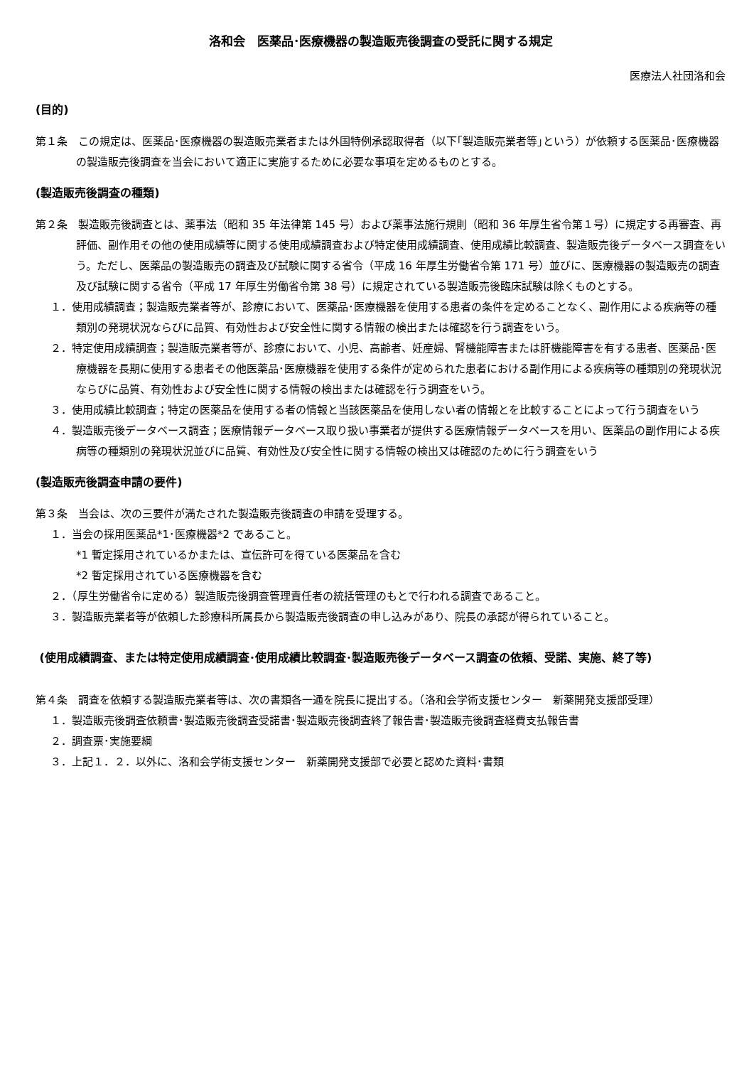洛和会　医薬品･医療機器の製造販売後調査の受託に関する規定
医療法人社団洛和会
(目的)
第１条　この規定は、医薬品･医療機器の製造販売業者または外国特例承認取得者（以下｢製造販売業者等｣という）が依頼する医薬品･医療機器の製造販売後調査を当会において適正に実施するために必要な事項を定めるものとする。
(製造販売後調査の種類)
第２条　製造販売後調査とは、薬事法（昭和 35 年法律第 145 号）および薬事法施行規則（昭和 36 年厚生省令第１号）に規定する再審査、再評価、副作用その他の使用成績等に関する使用成績調査および特定使用成績調査、使用成績比較調査、製造販売後データベース調査をいう。ただし、医薬品の製造販売の調査及び試験に関する省令（平成 16 年厚生労働省令第 171 号）並びに、医療機器の製造販売の調査及び試験に関する省令（平成 17 年厚生労働省令第 38 号）に規定されている製造販売後臨床試験は除くものとする。
１．使用成績調査；製造販売業者等が、診療において、医薬品･医療機器を使用する患者の条件を定めることなく、副作用による疾病等の種類別の発現状況ならびに品質、有効性および安全性に関する情報の検出または確認を行う調査をいう。
２．特定使用成績調査；製造販売業者等が、診療において、小児、高齢者、妊産婦、腎機能障害または肝機能障害を有する患者、医薬品･医療機器を長期に使用する患者その他医薬品･医療機器を使用する条件が定められた患者における副作用による疾病等の種類別の発現状況ならびに品質、有効性および安全性に関する情報の検出または確認を行う調査をいう。
３．使用成績比較調査；特定の医薬品を使用する者の情報と当該医薬品を使用しない者の情報とを比較することによって行う調査をいう
４．製造販売後データベース調査；医療情報データベース取り扱い事業者が提供する医療情報データベースを用い、医薬品の副作用による疾病等の種類別の発現状況並びに品質、有効性及び安全性に関する情報の検出又は確認のために行う調査をいう
(製造販売後調査申請の要件)
第３条　当会は、次の三要件が満たされた製造販売後調査の申請を受理する。
１．当会の採用医薬品*1･医療機器*2 であること。
*1 暫定採用されているかまたは、宣伝許可を得ている医薬品を含む
*2 暫定採用されている医療機器を含む
２．（厚生労働省令に定める）製造販売後調査管理責任者の統括管理のもとで行われる調査であること。
３．製造販売業者等が依頼した診療科所属長から製造販売後調査の申し込みがあり、院長の承認が得られていること。
(使用成績調査、または特定使用成績調査･使用成績比較調査･製造販売後データベース調査の依頼、受諾、実施、終了等)
第４条　調査を依頼する製造販売業者等は、次の書類各一通を院長に提出する。（洛和会学術支援センター　新薬開発支援部受理）
１．製造販売後調査依頼書･製造販売後調査受諾書･製造販売後調査終了報告書･製造販売後調査経費支払報告書
２．調査票･実施要綱
３．上記１．２．以外に、洛和会学術支援センター　新薬開発支援部で必要と認めた資料･書類